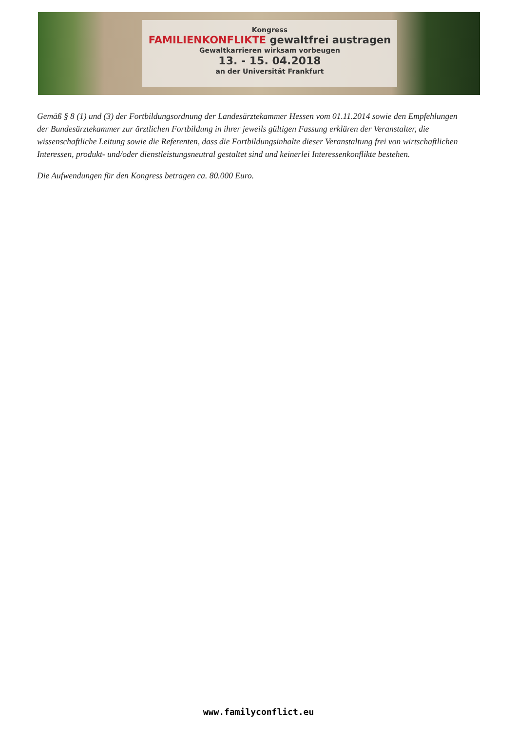Kongress
FAMILIENKONFLIKTE gewaltfrei austragen
Gewaltkarrieren wirksam vorbeugen
13. - 15. 04.2018
an der Universität Frankfurt
Gemäß § 8 (1) und (3) der Fortbildungsordnung der Landesärztekammer Hessen vom 01.11.2014 sowie den Empfehlungen der Bundesärztekammer zur ärztlichen Fortbildung in ihrer jeweils gültigen Fassung erklären der Veranstalter, die wissenschaftliche Leitung sowie die Referenten, dass die Fortbildungsinhalte dieser Veranstaltung frei von wirtschaftlichen Interessen, produkt- und/oder dienstleistungsneutral gestaltet sind und keinerlei Interessenkonflikte bestehen.
Die Aufwendungen für den Kongress betragen ca. 80.000 Euro.
www.familyconflict.eu